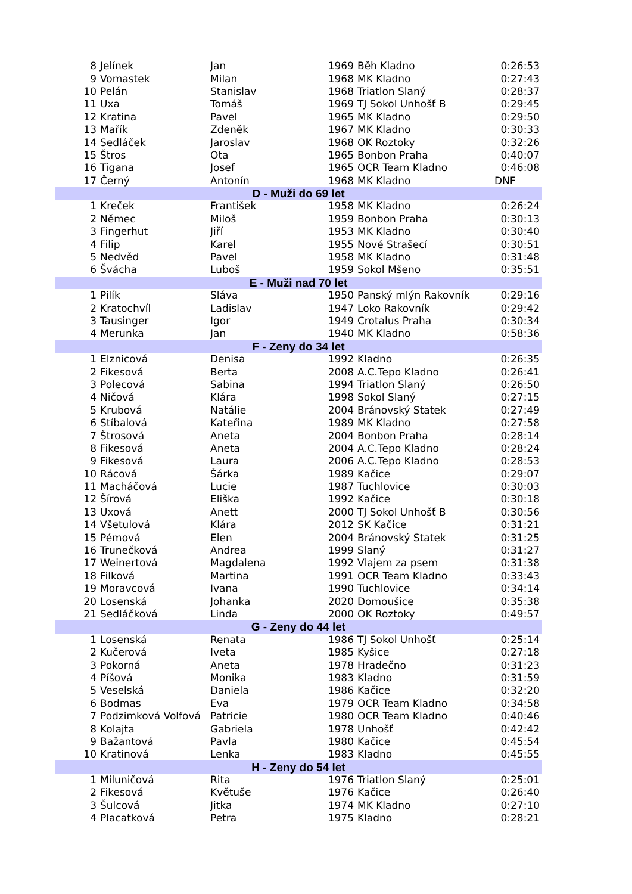| 8 | Jelínek | Jan | 1969 | Běh Kladno | 0:26:53 |
| 9 | Vomastek | Milan | 1968 | MK Kladno | 0:27:43 |
| 10 | Pelán | Stanislav | 1968 | Triatlon Slaný | 0:28:37 |
| 11 | Uxa | Tomáš | 1969 | TJ Sokol Unhošť B | 0:29:45 |
| 12 | Kratina | Pavel | 1965 | MK Kladno | 0:29:50 |
| 13 | Mařík | Zdeněk | 1967 | MK Kladno | 0:30:33 |
| 14 | Sedláček | Jaroslav | 1968 | OK Roztoky | 0:32:26 |
| 15 | Štros | Ota | 1965 | Bonbon Praha | 0:40:07 |
| 16 | Tigana | Josef | 1965 | OCR Team Kladno | 0:46:08 |
| 17 | Černý | Antonín | 1968 | MK Kladno | DNF |
| D - Muži do 69 let | | | | | |
| 1 | Kreček | František | 1958 | MK Kladno | 0:26:24 |
| 2 | Němec | Miloš | 1959 | Bonbon Praha | 0:30:13 |
| 3 | Fingerhut | Jiří | 1953 | MK Kladno | 0:30:40 |
| 4 | Filip | Karel | 1955 | Nové Strašecí | 0:30:51 |
| 5 | Nedvěd | Pavel | 1958 | MK Kladno | 0:31:48 |
| 6 | Švácha | Luboš | 1959 | Sokol Mšeno | 0:35:51 |
| E - Muži nad 70 let | | | | | |
| 1 | Pilík | Sláva | 1950 | Panský mlýn Rakovník | 0:29:16 |
| 2 | Kratochvíl | Ladislav | 1947 | Loko Rakovník | 0:29:42 |
| 3 | Tausinger | Igor | 1949 | Crotalus Praha | 0:30:34 |
| 4 | Merunka | Jan | 1940 | MK Kladno | 0:58:36 |
| F - Zeny do 34 let | | | | | |
| 1 | Elznicová | Denisa | 1992 | Kladno | 0:26:35 |
| 2 | Fikesová | Berta | 2008 | A.C.Tepo Kladno | 0:26:41 |
| 3 | Polecová | Sabina | 1994 | Triatlon Slaný | 0:26:50 |
| 4 | Ničová | Klára | 1998 | Sokol Slaný | 0:27:15 |
| 5 | Krubová | Natálie | 2004 | Bránovský Statek | 0:27:49 |
| 6 | Stíbalová | Kateřina | 1989 | MK Kladno | 0:27:58 |
| 7 | Štrosová | Aneta | 2004 | Bonbon Praha | 0:28:14 |
| 8 | Fikesová | Aneta | 2004 | A.C.Tepo Kladno | 0:28:24 |
| 9 | Fikesová | Laura | 2006 | A.C.Tepo Kladno | 0:28:53 |
| 10 | Rácová | Šárka | 1989 | Kačice | 0:29:07 |
| 11 | Macháčová | Lucie | 1987 | Tuchlovice | 0:30:03 |
| 12 | Šírová | Eliška | 1992 | Kačice | 0:30:18 |
| 13 | Uxová | Anett | 2000 | TJ Sokol Unhošť B | 0:30:56 |
| 14 | Všetulová | Klára | 2012 | SK Kačice | 0:31:21 |
| 15 | Pémová | Elen | 2004 | Bránovský Statek | 0:31:25 |
| 16 | Trunečková | Andrea | 1999 | Slaný | 0:31:27 |
| 17 | Weinertová | Magdalena | 1992 | Vlajem za psem | 0:31:38 |
| 18 | Filková | Martina | 1991 | OCR Team Kladno | 0:33:43 |
| 19 | Moravcová | Ivana | 1990 | Tuchlovice | 0:34:14 |
| 20 | Losenská | Johanka | 2020 | Domoušice | 0:35:38 |
| 21 | Sedláčková | Linda | 2000 | OK Roztoky | 0:49:57 |
| G - Zeny do 44 let | | | | | |
| 1 | Losenská | Renata | 1986 | TJ Sokol Unhošť | 0:25:14 |
| 2 | Kučerová | Iveta | 1985 | Kyšice | 0:27:18 |
| 3 | Pokorná | Aneta | 1978 | Hradečno | 0:31:23 |
| 4 | Píšová | Monika | 1983 | Kladno | 0:31:59 |
| 5 | Veselská | Daniela | 1986 | Kačice | 0:32:20 |
| 6 | Bodmas | Eva | 1979 | OCR Team Kladno | 0:34:58 |
| 7 | Podzimková Volfová | Patricie | 1980 | OCR Team Kladno | 0:40:46 |
| 8 | Kolajta | Gabriela | 1978 | Unhošť | 0:42:42 |
| 9 | Bažantová | Pavla | 1980 | Kačice | 0:45:54 |
| 10 | Kratinová | Lenka | 1983 | Kladno | 0:45:55 |
| H - Zeny do 54 let | | | | | |
| 1 | Miluničová | Rita | 1976 | Triatlon Slaný | 0:25:01 |
| 2 | Fikesová | Květuše | 1976 | Kačice | 0:26:40 |
| 3 | Šulcová | Jitka | 1974 | MK Kladno | 0:27:10 |
| 4 | Placatková | Petra | 1975 | Kladno | 0:28:21 |